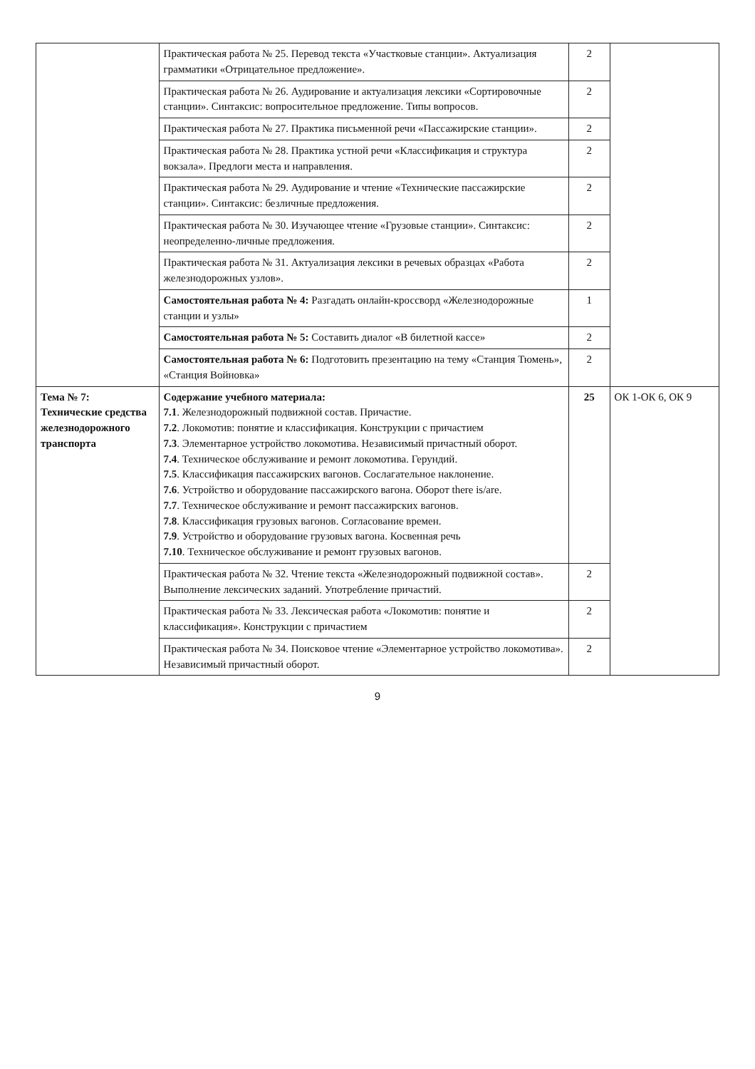| | Практическая работа № 25. Перевод текста «Участковые станции». Актуализация грамматики «Отрицательное предложение». | 2 | |
| | Практическая работа № 26. Аудирование и актуализация лексики «Сортировочные станции». Синтаксис: вопросительное предложение. Типы вопросов. | 2 | |
| | Практическая работа № 27. Практика письменной речи «Пассажирские станции». | 2 | |
| | Практическая работа № 28. Практика устной речи «Классификация и структура вокзала». Предлоги места и направления. | 2 | |
| | Практическая работа № 29. Аудирование и чтение «Технические пассажирские станции». Синтаксис: безличные предложения. | 2 | |
| | Практическая работа № 30. Изучающее чтение «Грузовые станции». Синтаксис: неопределенно-личные предложения. | 2 | |
| | Практическая работа № 31. Актуализация лексики в речевых образцах «Работа железнодорожных узлов». | 2 | |
| | Самостоятельная работа № 4: Разгадать онлайн-кроссворд «Железнодорожные станции и узлы» | 1 | |
| | Самостоятельная работа № 5: Составить диалог «В билетной кассе» | 2 | |
| | Самостоятельная работа № 6: Подготовить презентацию на тему «Станция Тюмень», «Станция Войновка» | 2 | |
| Тема № 7: Технические средства железнодорожного транспорта | Содержание учебного материала: 7.1 . Железнодорожный подвижной состав. Причастие. 7.2 . Локомотив: понятие и классификация. Конструкции с причастием 7.3 . Элементарное устройство локомотива. Независимый причастный оборот. 7.4 . Техническое обслуживание и ремонт локомотива. Герундий. 7.5 . Классификация пассажирских вагонов. Сослагательное наклонение. 7.6 . Устройство и оборудование пассажирского вагона. Оборот there is/are. 7.7 . Техническое обслуживание и ремонт пассажирских вагонов. 7.8 . Классификация грузовых вагонов. Согласование времен. 7.9 . Устройство и оборудование грузовых вагона. Косвенная речь 7.10 . Техническое обслуживание и ремонт грузовых вагонов. | 25 | ОК 1-ОК 6, ОК 9 |
| | Практическая работа № 32. Чтение текста «Железнодорожный подвижной состав». Выполнение лексических заданий. Употребление причастий. | 2 | |
| | Практическая работа № 33. Лексическая работа «Локомотив: понятие и классификация». Конструкции с причастием | 2 | |
| | Практическая работа № 34. Поисковое чтение «Элементарное устройство локомотива». Независимый причастный оборот. | 2 | |
9